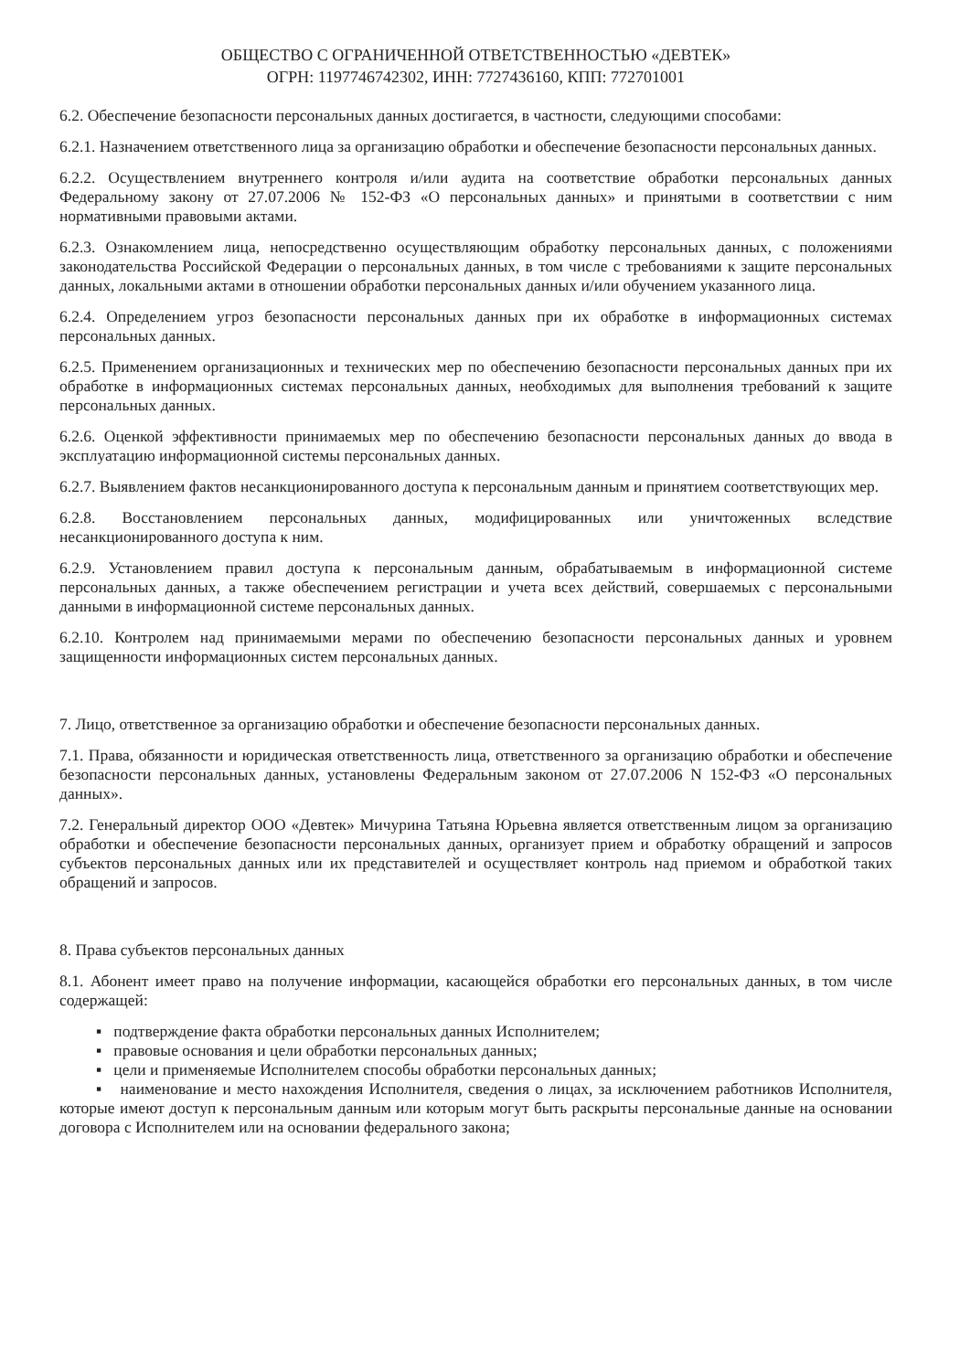ОБЩЕСТВО С ОГРАНИЧЕННОЙ ОТВЕТСТВЕННОСТЬЮ «ДЕВТЕК»
ОГРН: 1197746742302, ИНН: 7727436160, КПП: 772701001
6.2. Обеспечение безопасности персональных данных достигается, в частности, следующими способами:
6.2.1. Назначением ответственного лица за организацию обработки и обеспечение безопасности персональных данных.
6.2.2. Осуществлением внутреннего контроля и/или аудита на соответствие обработки персональных данных Федеральному закону от 27.07.2006 № 152-ФЗ «О персональных данных» и принятыми в соответствии с ним нормативными правовыми актами.
6.2.3. Ознакомлением лица, непосредственно осуществляющим обработку персональных данных, с положениями законодательства Российской Федерации о персональных данных, в том числе с требованиями к защите персональных данных, локальными актами в отношении обработки персональных данных и/или обучением указанного лица.
6.2.4. Определением угроз безопасности персональных данных при их обработке в информационных системах персональных данных.
6.2.5. Применением организационных и технических мер по обеспечению безопасности персональных данных при их обработке в информационных системах персональных данных, необходимых для выполнения требований к защите персональных данных.
6.2.6. Оценкой эффективности принимаемых мер по обеспечению безопасности персональных данных до ввода в эксплуатацию информационной системы персональных данных.
6.2.7. Выявлением фактов несанкционированного доступа к персональным данным и принятием соответствующих мер.
6.2.8. Восстановлением персональных данных, модифицированных или уничтоженных вследствие несанкционированного доступа к ним.
6.2.9. Установлением правил доступа к персональным данным, обрабатываемым в информационной системе персональных данных, а также обеспечением регистрации и учета всех действий, совершаемых с персональными данными в информационной системе персональных данных.
6.2.10. Контролем над принимаемыми мерами по обеспечению безопасности персональных данных и уровнем защищенности информационных систем персональных данных.
7. Лицо, ответственное за организацию обработки и обеспечение безопасности персональных данных.
7.1. Права, обязанности и юридическая ответственность лица, ответственного за организацию обработки и обеспечение безопасности персональных данных, установлены Федеральным законом от 27.07.2006 N 152-ФЗ «О персональных данных».
7.2. Генеральный директор ООО «Девтек» Мичурина Татьяна Юрьевна является ответственным лицом за организацию обработки и обеспечение безопасности персональных данных, организует прием и обработку обращений и запросов субъектов персональных данных или их представителей и осуществляет контроль над приемом и обработкой таких обращений и запросов.
8. Права субъектов персональных данных
8.1. Абонент имеет право на получение информации, касающейся обработки его персональных данных, в том числе содержащей:
▪ подтверждение факта обработки персональных данных Исполнителем;
▪ правовые основания и цели обработки персональных данных;
▪ цели и применяемые Исполнителем способы обработки персональных данных;
▪ наименование и место нахождения Исполнителя, сведения о лицах, за исключением работников Исполнителя, которые имеют доступ к персональным данным или которым могут быть раскрыты персональные данные на основании договора с Исполнителем или на основании федерального закона;